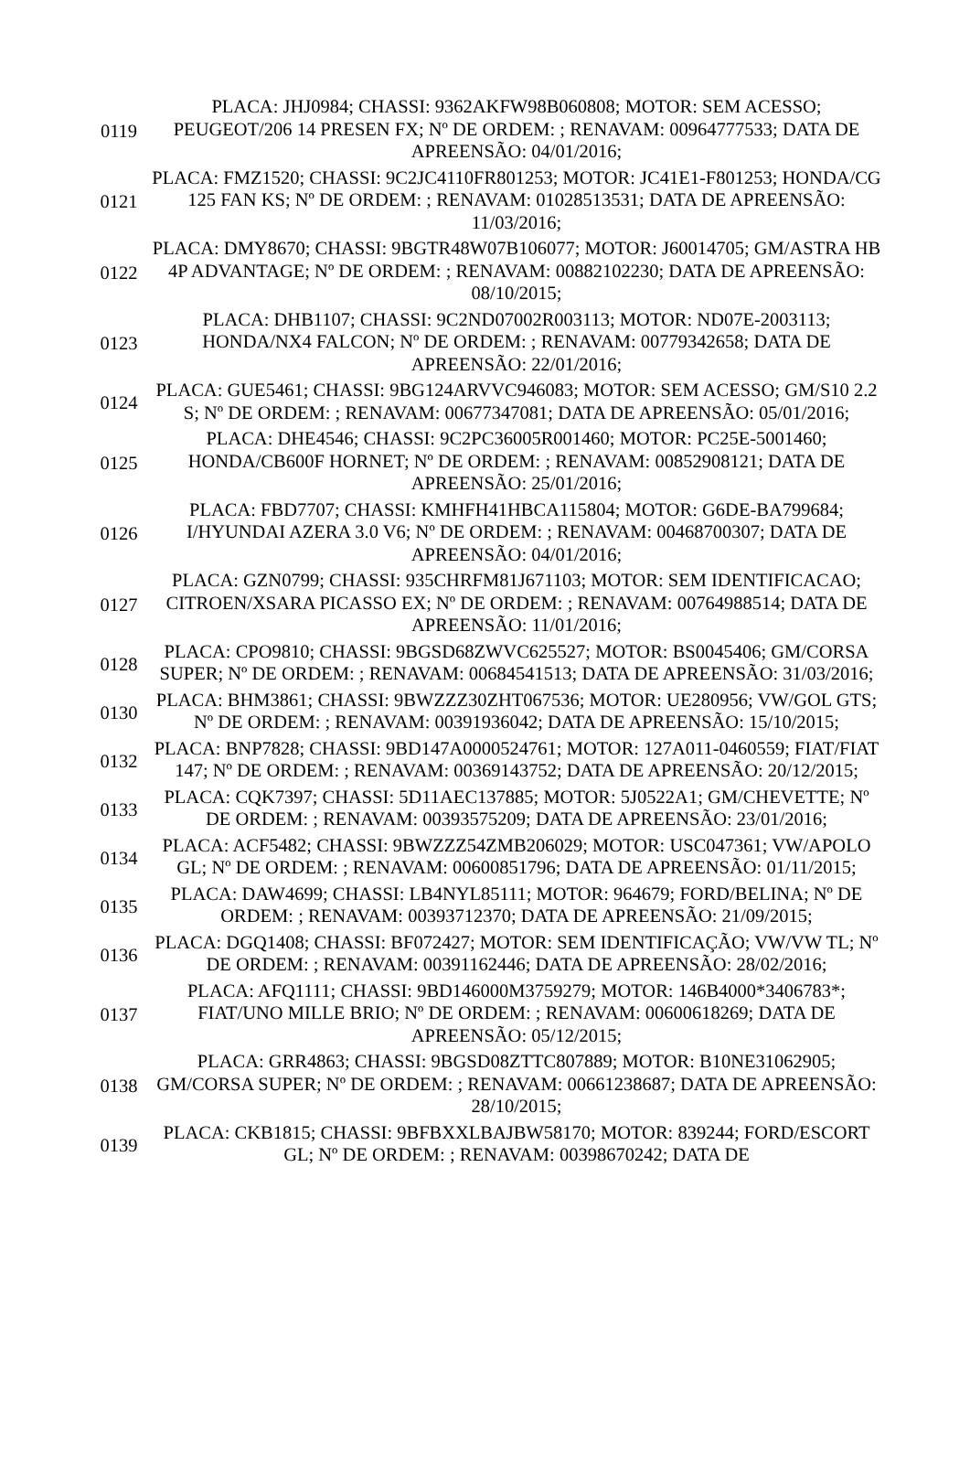| 0119 | PLACA: JHJ0984; CHASSI: 9362AKFW98B060808; MOTOR: SEM ACESSO; PEUGEOT/206 14 PRESEN FX; Nº DE ORDEM: ; RENAVAM: 00964777533; DATA DE APREENSÃO: 04/01/2016; |
| 0121 | PLACA: FMZ1520; CHASSI: 9C2JC4110FR801253; MOTOR: JC41E1-F801253; HONDA/CG 125 FAN KS; Nº DE ORDEM: ; RENAVAM: 01028513531; DATA DE APREENSÃO: 11/03/2016; |
| 0122 | PLACA: DMY8670; CHASSI: 9BGTR48W07B106077; MOTOR: J60014705; GM/ASTRA HB 4P ADVANTAGE; Nº DE ORDEM: ; RENAVAM: 00882102230; DATA DE APREENSÃO: 08/10/2015; |
| 0123 | PLACA: DHB1107; CHASSI: 9C2ND07002R003113; MOTOR: ND07E-2003113; HONDA/NX4 FALCON; Nº DE ORDEM: ; RENAVAM: 00779342658; DATA DE APREENSÃO: 22/01/2016; |
| 0124 | PLACA: GUE5461; CHASSI: 9BG124ARVVC946083; MOTOR: SEM ACESSO; GM/S10 2.2 S; Nº DE ORDEM: ; RENAVAM: 00677347081; DATA DE APREENSÃO: 05/01/2016; |
| 0125 | PLACA: DHE4546; CHASSI: 9C2PC36005R001460; MOTOR: PC25E-5001460; HONDA/CB600F HORNET; Nº DE ORDEM: ; RENAVAM: 00852908121; DATA DE APREENSÃO: 25/01/2016; |
| 0126 | PLACA: FBD7707; CHASSI: KMHFH41HBCA115804; MOTOR: G6DE-BA799684; I/HYUNDAI AZERA 3.0 V6; Nº DE ORDEM: ; RENAVAM: 00468700307; DATA DE APREENSÃO: 04/01/2016; |
| 0127 | PLACA: GZN0799; CHASSI: 935CHRFM81J671103; MOTOR: SEM IDENTIFICACAO; CITROEN/XSARA PICASSO EX; Nº DE ORDEM: ; RENAVAM: 00764988514; DATA DE APREENSÃO: 11/01/2016; |
| 0128 | PLACA: CPO9810; CHASSI: 9BGSD68ZWVC625527; MOTOR: BS0045406; GM/CORSA SUPER; Nº DE ORDEM: ; RENAVAM: 00684541513; DATA DE APREENSÃO: 31/03/2016; |
| 0130 | PLACA: BHM3861; CHASSI: 9BWZZZ30ZHT067536; MOTOR: UE280956; VW/GOL GTS; Nº DE ORDEM: ; RENAVAM: 00391936042; DATA DE APREENSÃO: 15/10/2015; |
| 0132 | PLACA: BNP7828; CHASSI: 9BD147A0000524761; MOTOR: 127A011-0460559; FIAT/FIAT 147; Nº DE ORDEM: ; RENAVAM: 00369143752; DATA DE APREENSÃO: 20/12/2015; |
| 0133 | PLACA: CQK7397; CHASSI: 5D11AEC137885; MOTOR: 5J0522A1; GM/CHEVETTE; Nº DE ORDEM: ; RENAVAM: 00393575209; DATA DE APREENSÃO: 23/01/2016; |
| 0134 | PLACA: ACF5482; CHASSI: 9BWZZZ54ZMB206029; MOTOR: USC047361; VW/APOLO GL; Nº DE ORDEM: ; RENAVAM: 00600851796; DATA DE APREENSÃO: 01/11/2015; |
| 0135 | PLACA: DAW4699; CHASSI: LB4NYL85111; MOTOR: 964679; FORD/BELINA; Nº DE ORDEM: ; RENAVAM: 00393712370; DATA DE APREENSÃO: 21/09/2015; |
| 0136 | PLACA: DGQ1408; CHASSI: BF072427; MOTOR: SEM IDENTIFICAÇÃO; VW/VW TL; Nº DE ORDEM: ; RENAVAM: 00391162446; DATA DE APREENSÃO: 28/02/2016; |
| 0137 | PLACA: AFQ1111; CHASSI: 9BD146000M3759279; MOTOR: 146B4000*3406783*; FIAT/UNO MILLE BRIO; Nº DE ORDEM: ; RENAVAM: 00600618269; DATA DE APREENSÃO: 05/12/2015; |
| 0138 | PLACA: GRR4863; CHASSI: 9BGSD08ZTTC807889; MOTOR: B10NE31062905; GM/CORSA SUPER; Nº DE ORDEM: ; RENAVAM: 00661238687; DATA DE APREENSÃO: 28/10/2015; |
| 0139 | PLACA: CKB1815; CHASSI: 9BFBXXLBAJBW58170; MOTOR: 839244; FORD/ESCORT GL; Nº DE ORDEM: ; RENAVAM: 00398670242; DATA DE |